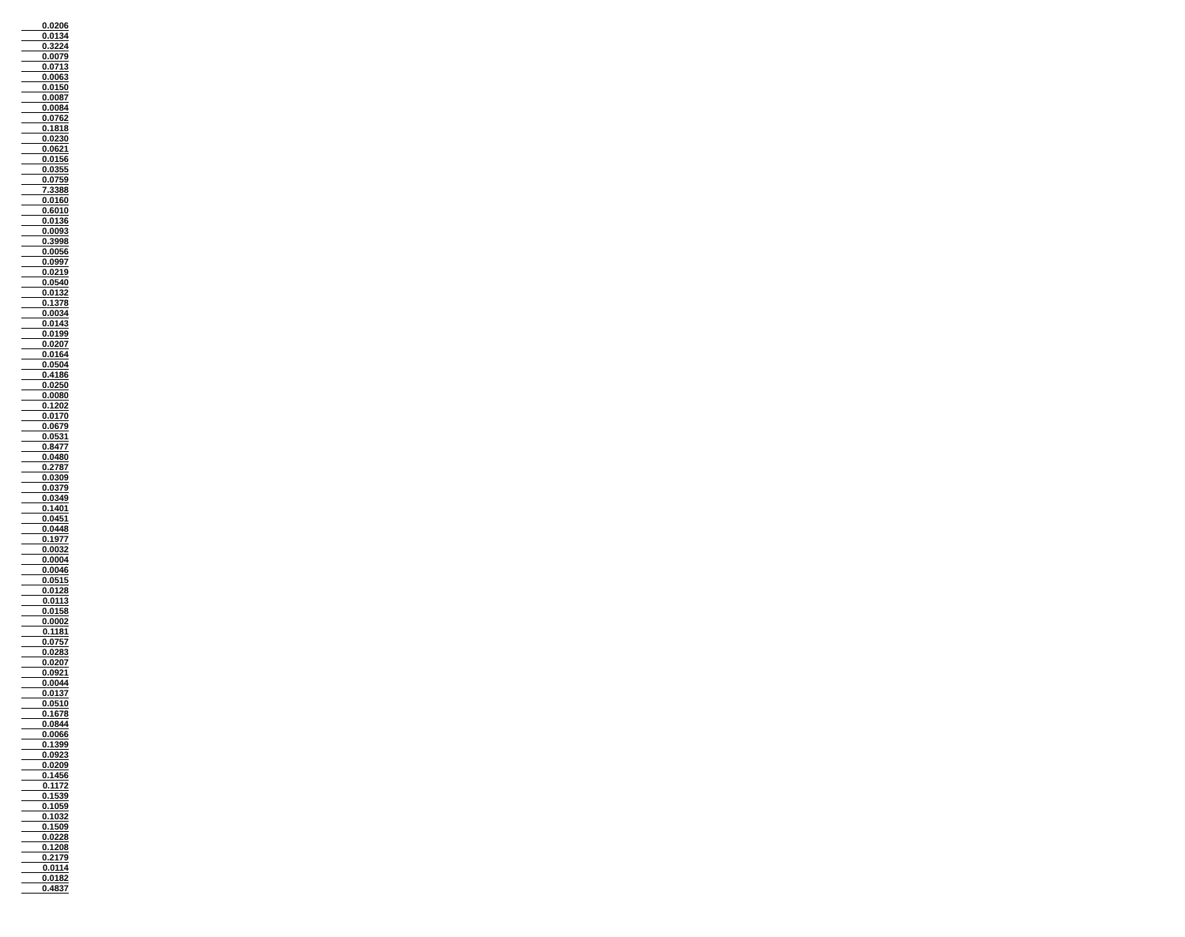| 0.0206 |
| 0.0134 |
| 0.3224 |
| 0.0079 |
| 0.0713 |
| 0.0063 |
| 0.0150 |
| 0.0087 |
| 0.0084 |
| 0.0762 |
| 0.1818 |
| 0.0230 |
| 0.0621 |
| 0.0156 |
| 0.0355 |
| 0.0759 |
| 7.3388 |
| 0.0160 |
| 0.6010 |
| 0.0136 |
| 0.0093 |
| 0.3998 |
| 0.0056 |
| 0.0997 |
| 0.0219 |
| 0.0540 |
| 0.0132 |
| 0.1378 |
| 0.0034 |
| 0.0143 |
| 0.0199 |
| 0.0207 |
| 0.0164 |
| 0.0504 |
| 0.4186 |
| 0.0250 |
| 0.0080 |
| 0.1202 |
| 0.0170 |
| 0.0679 |
| 0.0531 |
| 0.8477 |
| 0.0480 |
| 0.2787 |
| 0.0309 |
| 0.0379 |
| 0.0349 |
| 0.1401 |
| 0.0451 |
| 0.0448 |
| 0.1977 |
| 0.0032 |
| 0.0004 |
| 0.0046 |
| 0.0515 |
| 0.0128 |
| 0.0113 |
| 0.0158 |
| 0.0002 |
| 0.1181 |
| 0.0757 |
| 0.0283 |
| 0.0207 |
| 0.0921 |
| 0.0044 |
| 0.0137 |
| 0.0510 |
| 0.1678 |
| 0.0844 |
| 0.0066 |
| 0.1399 |
| 0.0923 |
| 0.0209 |
| 0.1456 |
| 0.1172 |
| 0.1539 |
| 0.1059 |
| 0.1032 |
| 0.1509 |
| 0.0228 |
| 0.1208 |
| 0.2179 |
| 0.0114 |
| 0.0182 |
| 0.4837 |